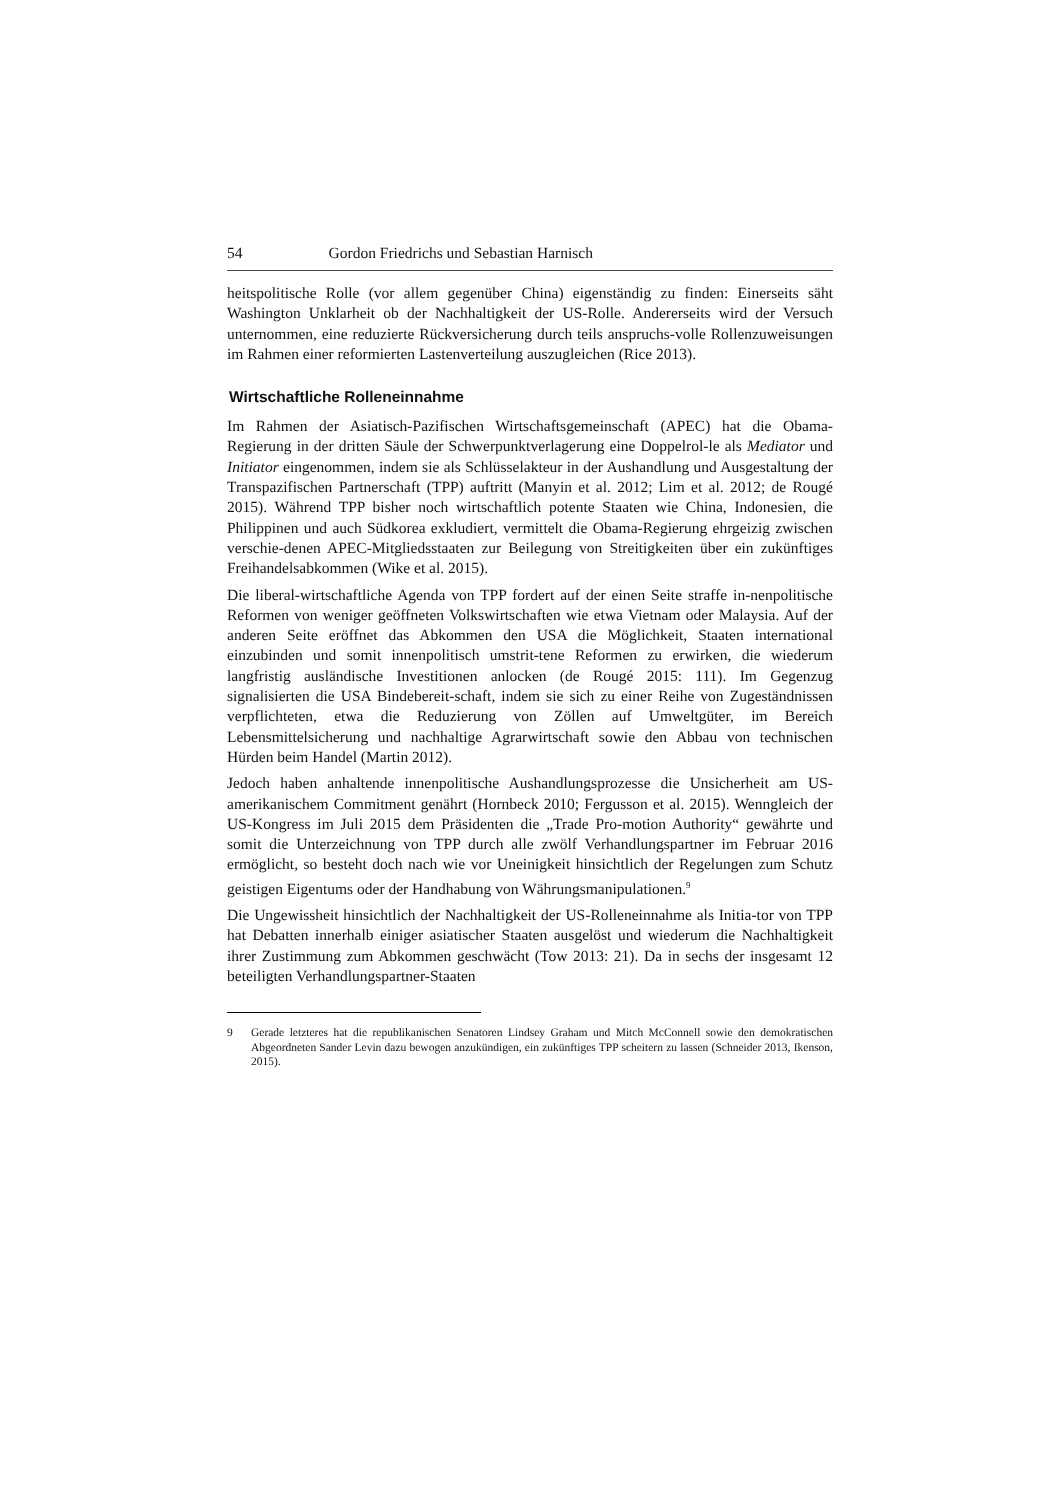54 Gordon Friedrichs und Sebastian Harnisch
heitspolitische Rolle (vor allem gegenüber China) eigenständig zu finden: Einerseits säht Washington Unklarheit ob der Nachhaltigkeit der US-Rolle. Andererseits wird der Versuch unternommen, eine reduzierte Rückversicherung durch teils anspruchs-volle Rollenzuweisungen im Rahmen einer reformierten Lastenverteilung auszugleichen (Rice 2013).
Wirtschaftliche Rolleneinnahme
Im Rahmen der Asiatisch-Pazifischen Wirtschaftsgemeinschaft (APEC) hat die Obama-Regierung in der dritten Säule der Schwerpunktverlagerung eine Doppelrol-le als Mediator und Initiator eingenommen, indem sie als Schlüsselakteur in der Aushandlung und Ausgestaltung der Transpazifischen Partnerschaft (TPP) auftritt (Manyin et al. 2012; Lim et al. 2012; de Rougé 2015). Während TPP bisher noch wirtschaftlich potente Staaten wie China, Indonesien, die Philippinen und auch Südkorea exkludiert, vermittelt die Obama-Regierung ehrgeizig zwischen verschie-denen APEC-Mitgliedsstaaten zur Beilegung von Streitigkeiten über ein zukünftiges Freihandelsabkommen (Wike et al. 2015).
Die liberal-wirtschaftliche Agenda von TPP fordert auf der einen Seite straffe in-nenpolitische Reformen von weniger geöffneten Volkswirtschaften wie etwa Vietnam oder Malaysia. Auf der anderen Seite eröffnet das Abkommen den USA die Möglichkeit, Staaten international einzubinden und somit innenpolitisch umstrit-tene Reformen zu erwirken, die wiederum langfristig ausländische Investitionen anlocken (de Rougé 2015: 111). Im Gegenzug signalisierten die USA Bindebereit-schaft, indem sie sich zu einer Reihe von Zugeständnissen verpflichteten, etwa die Reduzierung von Zöllen auf Umweltgüter, im Bereich Lebensmittelsicherung und nachhaltige Agrarwirtschaft sowie den Abbau von technischen Hürden beim Handel (Martin 2012).
Jedoch haben anhaltende innenpolitische Aushandlungsprozesse die Unsicherheit am US-amerikanischem Commitment genährt (Hornbeck 2010; Fergusson et al. 2015). Wenngleich der US-Kongress im Juli 2015 dem Präsidenten die „Trade Pro-motion Authority“ gewährte und somit die Unterzeichnung von TPP durch alle zwölf Verhandlungspartner im Februar 2016 ermöglicht, so besteht doch nach wie vor Uneinigkeit hinsichtlich der Regelungen zum Schutz geistigen Eigentums oder der Handhabung von Währungsmanipulationen.<sup>9</sup>
Die Ungewissheit hinsichtlich der Nachhaltigkeit der US-Rolleneinnahme als Initia-tor von TPP hat Debatten innerhalb einiger asiatischer Staaten ausgelöst und wiederum die Nachhaltigkeit ihrer Zustimmung zum Abkommen geschwächt (Tow 2013: 21). Da in sechs der insgesamt 12 beteiligten Verhandlungspartner-Staaten
9 Gerade letzteres hat die republikanischen Senatoren Lindsey Graham und Mitch McConnell sowie den demokratischen Abgeordneten Sander Levin dazu bewogen anzukündigen, ein zukünftiges TPP scheitern zu lassen (Schneider 2013, Ikenson, 2015).